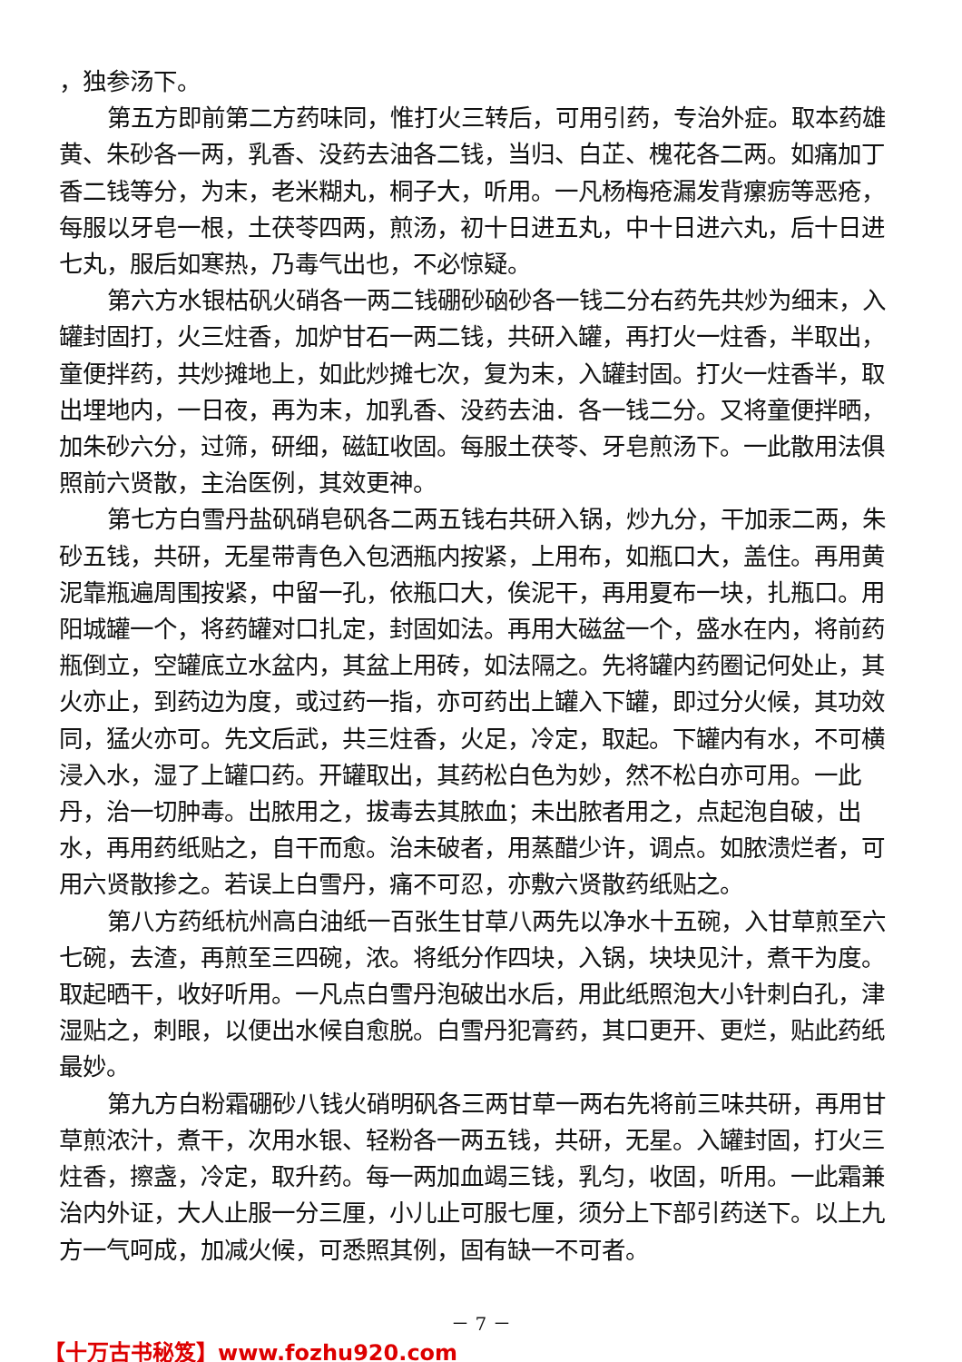，独参汤下。
第五方即前第二方药味同，惟打火三转后，可用引药，专治外症。取本药雄黄、朱砂各一两，乳香、没药去油各二钱，当归、白芷、槐花各二两。如痛加丁香二钱等分，为末，老米糊丸，桐子大，听用。一凡杨梅疮漏发背瘰疬等恶疮，每服以牙皂一根，土茯苓四两，煎汤，初十日进五丸，中十日进六丸，后十日进七丸，服后如寒热，乃毒气出也，不必惊疑。
第六方水银枯矾火硝各一两二钱硼砂硇砂各一钱二分右药先共炒为细末，入罐封固打，火三炷香，加炉甘石一两二钱，共研入罐，再打火一炷香，半取出，童便拌药，共炒摊地上，如此炒摊七次，复为末，入罐封固。打火一炷香半，取出埋地内，一日夜，再为末，加乳香、没药去油．各一钱二分。又将童便拌晒，加朱砂六分，过筛，研细，磁缸收固。每服土茯苓、牙皂煎汤下。一此散用法俱照前六贤散，主治医例，其效更神。
第七方白雪丹盐矾硝皂矾各二两五钱右共研入锅，炒九分，干加汞二两，朱砂五钱，共研，无星带青色入包洒瓶内按紧，上用布，如瓶口大，盖住。再用黄泥靠瓶遍周围按紧，中留一孔，依瓶口大，俟泥干，再用夏布一块，扎瓶口。用阳城罐一个，将药罐对口扎定，封固如法。再用大磁盆一个，盛水在内，将前药瓶倒立，空罐底立水盆内，其盆上用砖，如法隔之。先将罐内药圈记何处止，其火亦止，到药边为度，或过药一指，亦可药出上罐入下罐，即过分火候，其功效同，猛火亦可。先文后武，共三炷香，火足，冷定，取起。下罐内有水，不可横浸入水，湿了上罐口药。开罐取出，其药松白色为妙，然不松白亦可用。一此丹，治一切肿毒。出脓用之，拔毒去其脓血；未出脓者用之，点起泡自破，出水，再用药纸贴之，自干而愈。治未破者，用蒸醋少许，调点。如脓溃烂者，可用六贤散掺之。若误上白雪丹，痛不可忍，亦敷六贤散药纸贴之。
第八方药纸杭州高白油纸一百张生甘草八两先以净水十五碗，入甘草煎至六七碗，去渣，再煎至三四碗，浓。将纸分作四块，入锅，块块见汁，煮干为度。取起晒干，收好听用。一凡点白雪丹泡破出水后，用此纸照泡大小针刺白孔，津湿贴之，刺眼，以便出水候自愈脱。白雪丹犯膏药，其口更开、更烂，贴此药纸最妙。
第九方白粉霜硼砂八钱火硝明矾各三两甘草一两右先将前三味共研，再用甘草煎浓汁，煮干，次用水银、轻粉各一两五钱，共研，无星。入罐封固，打火三炷香，擦盏，冷定，取升药。每一两加血竭三钱，乳匀，收固，听用。一此霜兼治内外证，大人止服一分三厘，小儿止可服七厘，须分上下部引药送下。以上九方一气呵成，加减火候，可悉照其例，固有缺一不可者。
－ 7 －
【十万古书秘笈】www.fozhu920.com